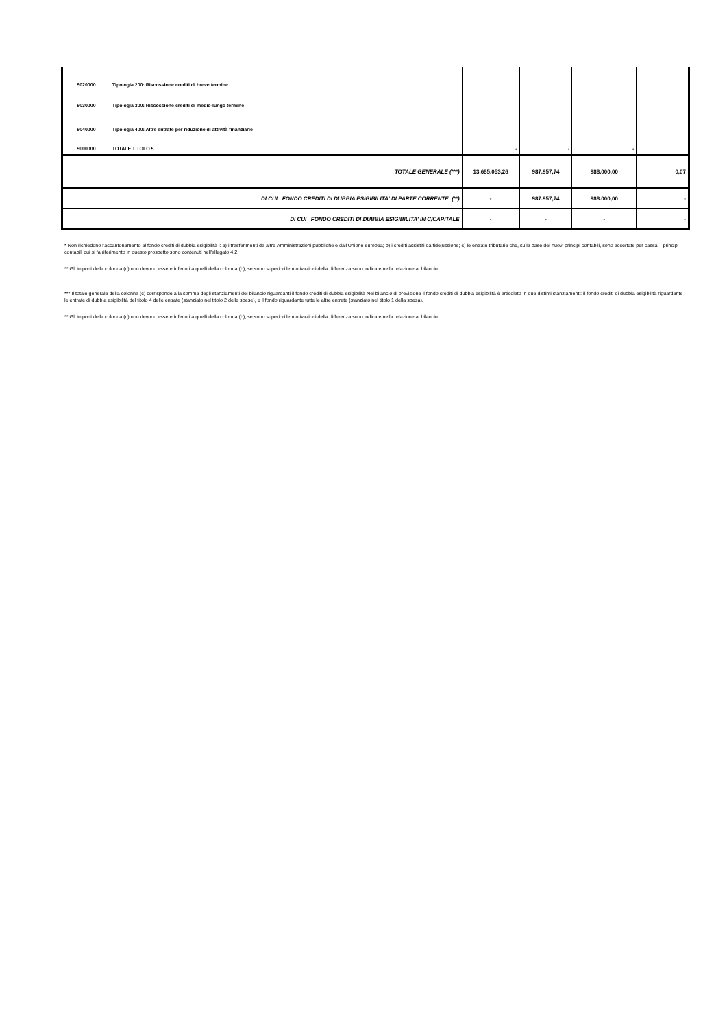| 5020000 | Tipologia 200: Riscossione crediti di breve termine | | | | |
| 5030000 | Tipologia 300: Riscossione crediti di medio-lungo termine | | | | |
| 5040000 | Tipologia 400: Altre entrate per riduzione di attività finanziarie | | | | |
| 5000000 | TOTALE TITOLO 5 | - | - | - | |
| | TOTALE GENERALE (***) | 13.685.053,26 | 987.957,74 | 988.000,00 | 0,07 |
| | DI CUI FONDO CREDITI DI DUBBIA ESIGIBILITA' DI PARTE CORRENTE (**) | - | 987.957,74 | 988.000,00 | - |
| | DI CUI FONDO CREDITI DI DUBBIA ESIGIBILITA' IN C/CAPITALE | - | - | - | - |
* Non richiedono l’accantonamento al fondo crediti di dubbia esigibilità i: a) i trasferimenti da altre Amministrazioni pubbliche e dall'Unione europea; b) i crediti assistiti da fidejussione; c) le entrate tributarie che, sulla base dei nuovi principi contabili, sono accertate per cassa. I principi contabili cui si fa riferimento in questo prospetto sono contenuti nell'allegato 4.2.
** Gli importi della colonna (c) non devono essere inferiori a quelli della colonna (b); se sono superiori le motivazioni della differenza sono indicate nella relazione al bilancio.
*** Il totale generale della colonna (c) corrisponde alla somma degli stanziamenti del bilancio riguardanti il fondo crediti di dubbia esigibilità Nel bilancio di previsione il fondo crediti di dubbia esigibilità è articolato in due distinti stanziamenti: il fondo crediti di dubbia esigibilità riguardante le entrate di dubbia esigibilità del titolo 4 delle entrate (stanziato nel titolo 2 delle spese), e il fondo riguardante tutte le altre entrate (stanziato nel titolo 1 della spesa).
** Gli importi della colonna (c) non devono essere inferiori a quelli della colonna (b); se sono superiori le motivazioni della differenza sono indicate nella relazione al bilancio.